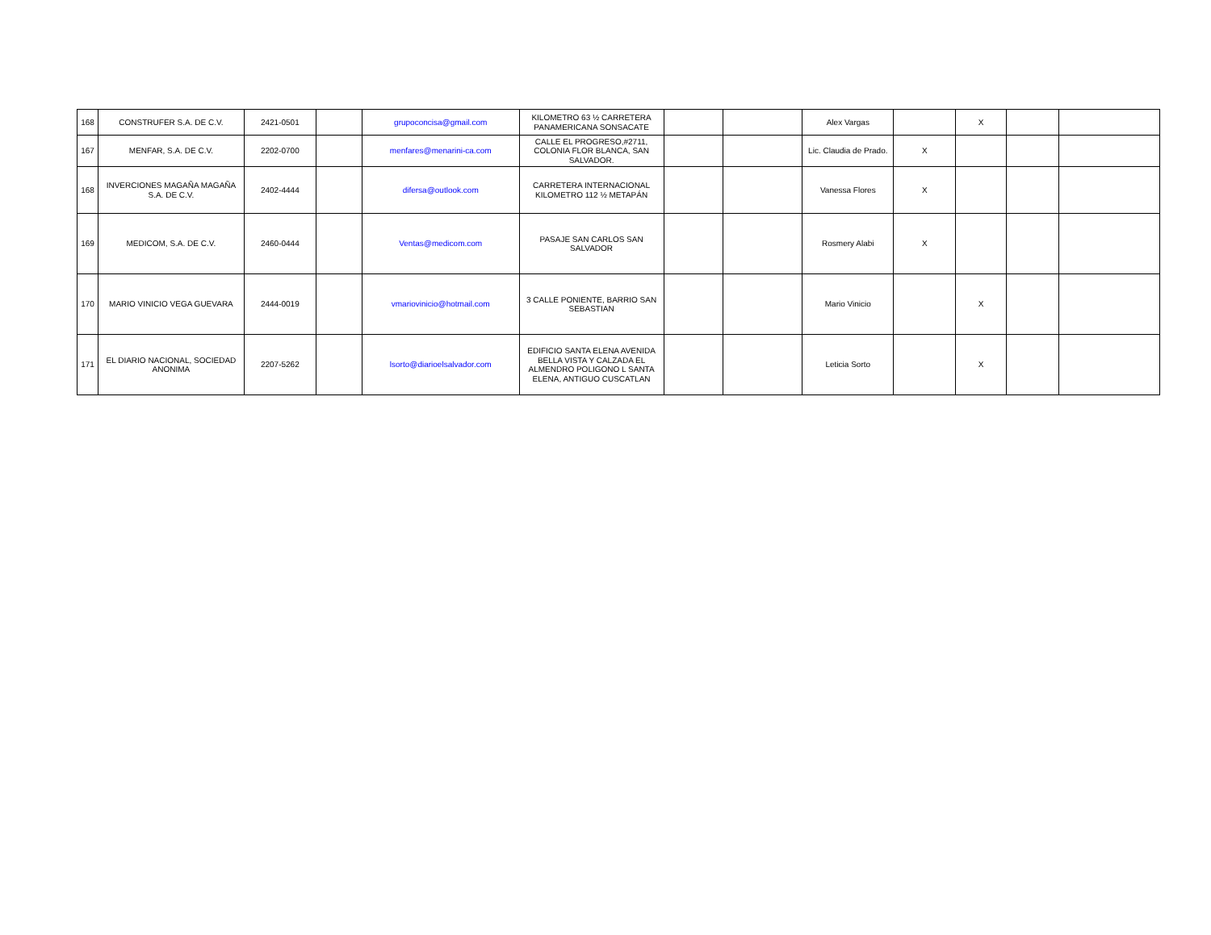| 168 | CONSTRUFER S.A. DE C.V. | 2421-0501 | | grupoconcisa@gmail.com | KILOMETRO 63 ½ CARRETERA PANAMERICANA SONSACATE | | | Alex Vargas | | X | | |
| 167 | MENFAR, S.A. DE C.V. | 2202-0700 | | menfares@menarini-ca.com | CALLE EL PROGRESO,#2711, COLONIA FLOR BLANCA, SAN SALVADOR. | | | Lic. Claudia de Prado. | X | | | |
| 168 | INVERCIONES MAGAÑA MAGAÑA S.A. DE C.V. | 2402-4444 | | difersa@outlook.com | CARRETERA INTERNACIONAL KILOMETRO 112 ½ METAPÁN | | | Vanessa Flores | X | | | |
| 169 | MEDICOM, S.A. DE C.V. | 2460-0444 | | Ventas@medicom.com | PASAJE SAN CARLOS SAN SALVADOR | | | Rosmery Alabi | X | | | |
| 170 | MARIO VINICIO VEGA GUEVARA | 2444-0019 | | vmariovinicio@hotmail.com | 3 CALLE PONIENTE, BARRIO SAN SEBASTIAN | | | Mario Vinicio | | X | | |
| 171 | EL DIARIO NACIONAL, SOCIEDAD ANONIMA | 2207-5262 | | lsorto@diarioelsalvador.com | EDIFICIO SANTA ELENA AVENIDA BELLA VISTA Y CALZADA EL ALMENDRO POLIGONO L SANTA ELENA, ANTIGUO CUSCATLAN | | | Leticia Sorto | | X | | |